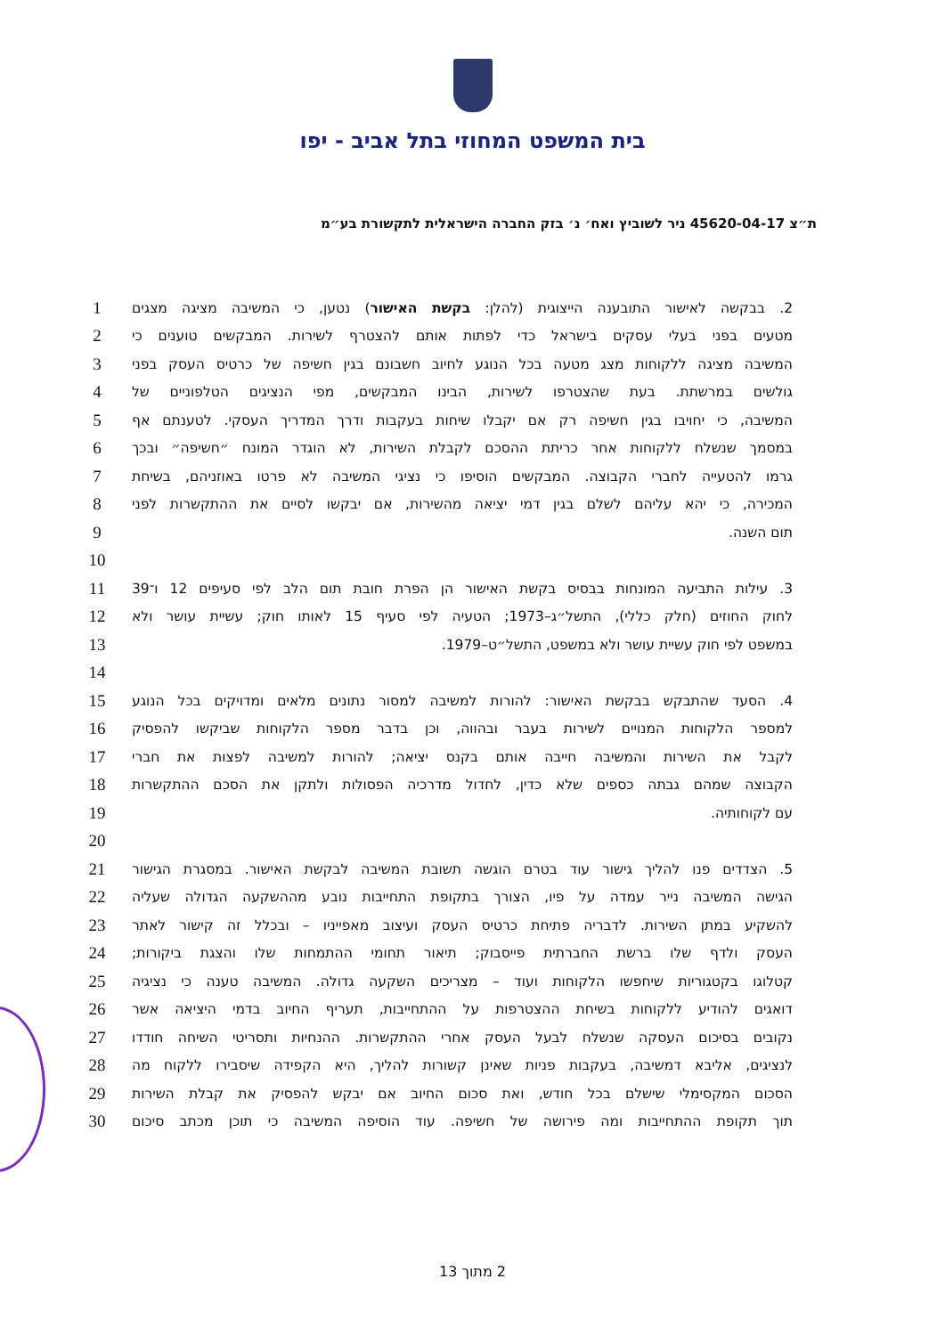בית המשפט המחוזי בתל אביב - יפו
ת״צ 45620-04-17 ניר לשוביץ ואח׳ נ׳ בזק החברה הישראלית לתקשורת בע״מ
| 1 | 2. בבקשה לאישור התובענה הייצוגית (להלן: בקשת האישור ) נטען, כי המשיבה מציגה מצגים |
| 2 | מטעים בפני בעלי עסקים בישראל כדי לפתות אותם להצטרף לשירות. המבקשים טוענים כי |
| 3 | המשיבה מציגה ללקוחות מצג מטעה בכל הנוגע לחיוב חשבונם בגין חשיפה של כרטיס העסק בפני |
| 4 | גולשים במרשתת. בעת שהצטרפו לשירות, הבינו המבקשים, מפי הנציגים הטלפוניים של |
| 5 | המשיבה, כי יחויבו בגין חשיפה רק אם יקבלו שיחות בעקבות ודרך המדריך העסקי. לטענתם אף |
| 6 | במסמך שנשלח ללקוחות אחר כריתת ההסכם לקבלת השירות, לא הוגדר המונח ״חשיפה״ ובכך |
| 7 | גרמו להטעייה לחברי הקבוצה. המבקשים הוסיפו כי נציגי המשיבה לא פרטו באוזניהם, בשיחת |
| 8 | המכירה, כי יהא עליהם לשלם בגין דמי יציאה מהשירות, אם יבקשו לסיים את ההתקשרות לפני |
| 9 | תום השנה. |
| 10 | |
| 11 | 3. עילות התביעה המונחות בבסיס בקשת האישור הן הפרת חובת תום הלב לפי סעיפים 12 ו־39 |
| 12 | לחוק החוזים (חלק כללי), התשל״ג–1973; הטעיה לפי סעיף 15 לאותו חוק; עשיית עושר ולא |
| 13 | במשפט לפי חוק עשיית עושר ולא במשפט, התשל״ט–1979. |
| 14 | |
| 15 | 4. הסעד שהתבקש בבקשת האישור: להורות למשיבה למסור נתונים מלאים ומדויקים בכל הנוגע |
| 16 | למספר הלקוחות המנויים לשירות בעבר ובהווה, וכן בדבר מספר הלקוחות שביקשו להפסיק |
| 17 | לקבל את השירות והמשיבה חייבה אותם בקנס יציאה; להורות למשיבה לפצות את חברי |
| 18 | הקבוצה שמהם גבתה כספים שלא כדין, לחדול מדרכיה הפסולות ולתקן את הסכם ההתקשרות |
| 19 | עם לקוחותיה. |
| 20 | |
| 21 | 5. הצדדים פנו להליך גישור עוד בטרם הוגשה תשובת המשיבה לבקשת האישור. במסגרת הגישור |
| 22 | הגישה המשיבה נייר עמדה על פיו, הצורך בתקופת התחייבות נובע מההשקעה הגדולה שעליה |
| 23 | להשקיע במתן השירות. לדבריה פתיחת כרטיס העסק ועיצוב מאפייניו – ובכלל זה קישור לאתר |
| 24 | העסק ולדף שלו ברשת החברתית פייסבוק; תיאור תחומי ההתמחות שלו והצגת ביקורות; |
| 25 | קטלוגו בקטגוריות שיחפשו הלקוחות ועוד – מצריכים השקעה גדולה. המשיבה טענה כי נציגיה |
| 26 | דואגים להודיע ללקוחות בשיחת ההצטרפות על ההתחייבות, תעריף החיוב בדמי היציאה אשר |
| 27 | נקובים בסיכום העסקה שנשלח לבעל העסק אחרי ההתקשרות. ההנחיות ותסריטי השיחה חודדו |
| 28 | לנציגים, אליבא דמשיבה, בעקבות פניות שאינן קשורות להליך, היא הקפידה שיסבירו ללקוח מה |
| 29 | הסכום המקסימלי שישלם בכל חודש, ואת סכום החיוב אם יבקש להפסיק את קבלת השירות |
| 30 | תוך תקופת ההתחייבות ומה פירושה של חשיפה. עוד הוסיפה המשיבה כי תוכן מכתב סיכום |
2 מתוך 13